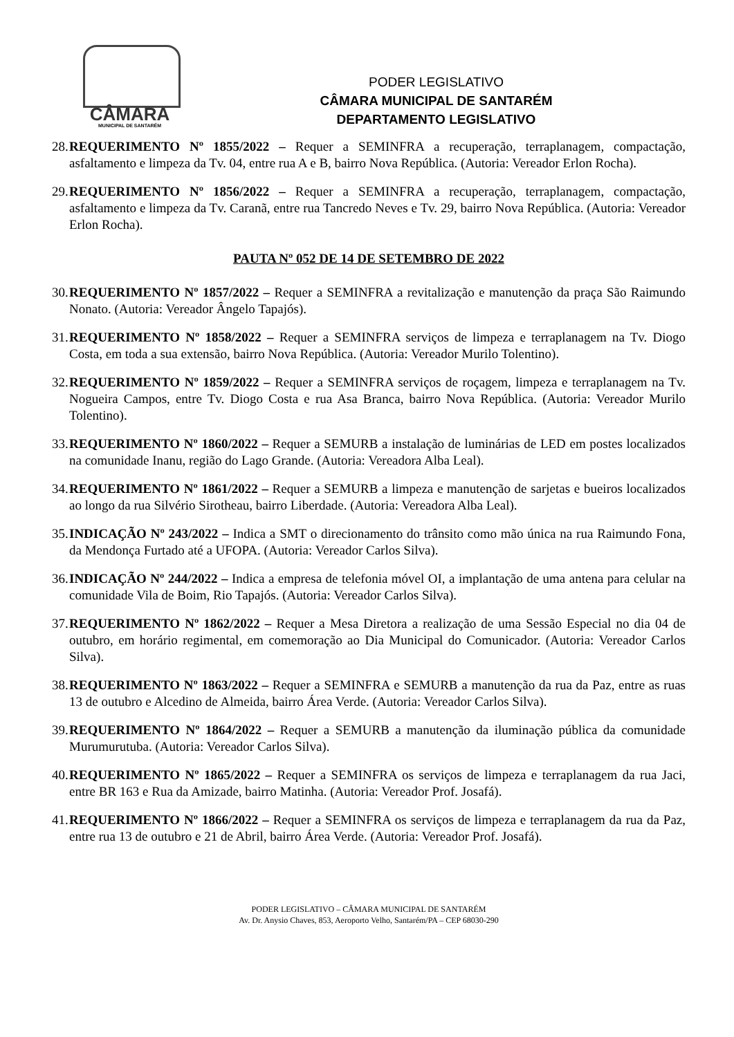CÂMARA MUNICIPAL DE SANTARÉM
PODER LEGISLATIVO
CÂMARA MUNICIPAL DE SANTARÉM
DEPARTAMENTO LEGISLATIVO
28.
REQUERIMENTO Nº 1855/2022 – Requer a SEMINFRA a recuperação, terraplanagem, compactação, asfaltamento e limpeza da Tv. 04, entre rua A e B, bairro Nova República. (Autoria: Vereador Erlon Rocha).
29.
REQUERIMENTO Nº 1856/2022 – Requer a SEMINFRA a recuperação, terraplanagem, compactação, asfaltamento e limpeza da Tv. Caranã, entre rua Tancredo Neves e Tv. 29, bairro Nova República. (Autoria: Vereador Erlon Rocha).
PAUTA Nº 052 DE 14 DE SETEMBRO DE 2022
30.
REQUERIMENTO Nº 1857/2022 – Requer a SEMINFRA a revitalização e manutenção da praça São Raimundo Nonato. (Autoria: Vereador Ângelo Tapajós).
31.
REQUERIMENTO Nº 1858/2022 – Requer a SEMINFRA serviços de limpeza e terraplanagem na Tv. Diogo Costa, em toda a sua extensão, bairro Nova República. (Autoria: Vereador Murilo Tolentino).
32.
REQUERIMENTO Nº 1859/2022 – Requer a SEMINFRA serviços de roçagem, limpeza e terraplanagem na Tv. Nogueira Campos, entre Tv. Diogo Costa e rua Asa Branca, bairro Nova República. (Autoria: Vereador Murilo Tolentino).
33.
REQUERIMENTO Nº 1860/2022 – Requer a SEMURB a instalação de luminárias de LED em postes localizados na comunidade Inanu, região do Lago Grande. (Autoria: Vereadora Alba Leal).
34.
REQUERIMENTO Nº 1861/2022 – Requer a SEMURB a limpeza e manutenção de sarjetas e bueiros localizados ao longo da rua Silvério Sirotheau, bairro Liberdade. (Autoria: Vereadora Alba Leal).
35.
INDICAÇÃO Nº 243/2022 – Indica a SMT o direcionamento do trânsito como mão única na rua Raimundo Fona, da Mendonça Furtado até a UFOPA. (Autoria: Vereador Carlos Silva).
36.
INDICAÇÃO Nº 244/2022 – Indica a empresa de telefonia móvel OI, a implantação de uma antena para celular na comunidade Vila de Boim, Rio Tapajós. (Autoria: Vereador Carlos Silva).
37.
REQUERIMENTO Nº 1862/2022 – Requer a Mesa Diretora a realização de uma Sessão Especial no dia 04 de outubro, em horário regimental, em comemoração ao Dia Municipal do Comunicador. (Autoria: Vereador Carlos Silva).
38.
REQUERIMENTO Nº 1863/2022 – Requer a SEMINFRA e SEMURB a manutenção da rua da Paz, entre as ruas 13 de outubro e Alcedino de Almeida, bairro Área Verde. (Autoria: Vereador Carlos Silva).
39.
REQUERIMENTO Nº 1864/2022 – Requer a SEMURB a manutenção da iluminação pública da comunidade Murumurutuba. (Autoria: Vereador Carlos Silva).
40.
REQUERIMENTO Nº 1865/2022 – Requer a SEMINFRA os serviços de limpeza e terraplanagem da rua Jaci, entre BR 163 e Rua da Amizade, bairro Matinha. (Autoria: Vereador Prof. Josafá).
41.
REQUERIMENTO Nº 1866/2022 – Requer a SEMINFRA os serviços de limpeza e terraplanagem da rua da Paz, entre rua 13 de outubro e 21 de Abril, bairro Área Verde. (Autoria: Vereador Prof. Josafá).
PODER LEGISLATIVO – CÂMARA MUNICIPAL DE SANTARÉM
Av. Dr. Anysio Chaves, 853, Aeroporto Velho, Santarém/PA – CEP 68030-290